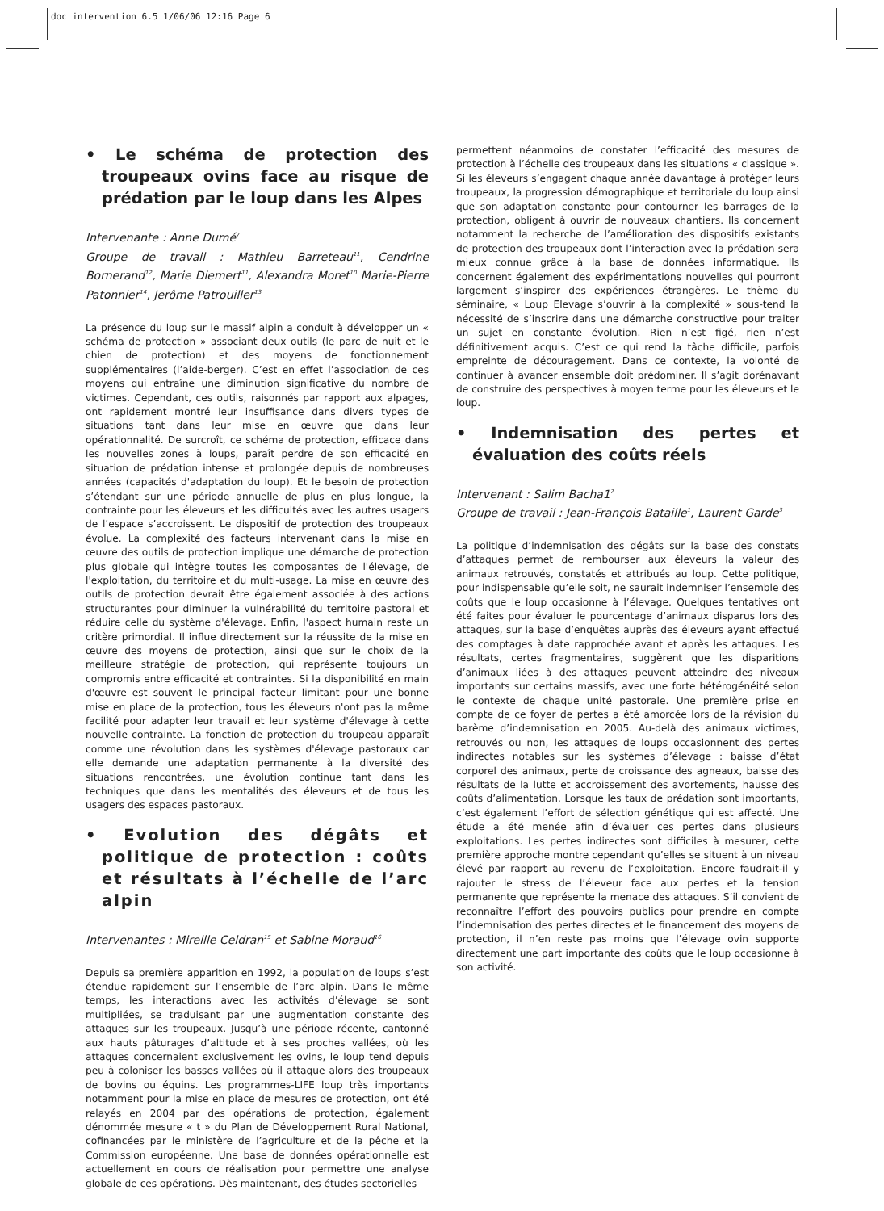doc intervention 6.5 1/06/06 12:16 Page 6
• Le schéma de protection des troupeaux ovins face au risque de prédation par le loup dans les Alpes
Intervenante : Anne Dumé<sup>7</sup>
Groupe de travail : Mathieu Barreteau<sup>11</sup>, Cendrine Bornerand<sup>12</sup>, Marie Diemert<sup>11</sup>, Alexandra Moret<sup>10</sup> Marie-Pierre Patonnier<sup>14</sup>, Jerôme Patrouiller<sup>13</sup>
La présence du loup sur le massif alpin a conduit à développer un « schéma de protection » associant deux outils (le parc de nuit et le chien de protection) et des moyens de fonctionnement supplémentaires (l’aide-berger). C’est en effet l’association de ces moyens qui entraîne une diminution significative du nombre de victimes. Cependant, ces outils, raisonnés par rapport aux alpages, ont rapidement montré leur insuffisance dans divers types de situations tant dans leur mise en œuvre que dans leur opérationnalité. De surcroît, ce schéma de protection, efficace dans les nouvelles zones à loups, paraît perdre de son efficacité en situation de prédation intense et prolongée depuis de nombreuses années (capacités d'adaptation du loup). Et le besoin de protection s’étendant sur une période annuelle de plus en plus longue, la contrainte pour les éleveurs et les difficultés avec les autres usagers de l’espace s’accroissent. Le dispositif de protection des troupeaux évolue. La complexité des facteurs intervenant dans la mise en œuvre des outils de protection implique une démarche de protection plus globale qui intègre toutes les composantes de l'élevage, de l'exploitation, du territoire et du multi-usage. La mise en œuvre des outils de protection devrait être également associée à des actions structurantes pour diminuer la vulnérabilité du territoire pastoral et réduire celle du système d'élevage. Enfin, l'aspect humain reste un critère primordial. Il influe directement sur la réussite de la mise en œuvre des moyens de protection, ainsi que sur le choix de la meilleure stratégie de protection, qui représente toujours un compromis entre efficacité et contraintes. Si la disponibilité en main d'œuvre est souvent le principal facteur limitant pour une bonne mise en place de la protection, tous les éleveurs n'ont pas la même facilité pour adapter leur travail et leur système d'élevage à cette nouvelle contrainte. La fonction de protection du troupeau apparaît comme une révolution dans les systèmes d'élevage pastoraux car elle demande une adaptation permanente à la diversité des situations rencontrées, une évolution continue tant dans les techniques que dans les mentalités des éleveurs et de tous les usagers des espaces pastoraux.
• Evolution des dégâts et politique de protection : coûts et résultats à l’échelle de l’arc alpin
Intervenantes : Mireille Celdran<sup>15</sup> et Sabine Moraud<sup>16</sup>
Depuis sa première apparition en 1992, la population de loups s’est étendue rapidement sur l’ensemble de l’arc alpin. Dans le même temps, les interactions avec les activités d’élevage se sont multipliées, se traduisant par une augmentation constante des attaques sur les troupeaux. Jusqu’à une période récente, cantonné aux hauts pâturages d’altitude et à ses proches vallées, où les attaques concernaient exclusivement les ovins, le loup tend depuis peu à coloniser les basses vallées où il attaque alors des troupeaux de bovins ou équins. Les programmes-LIFE loup très importants notamment pour la mise en place de mesures de protection, ont été relayés en 2004 par des opérations de protection, également dénommée mesure « t » du Plan de Développement Rural National, cofinancées par le ministère de l’agriculture et de la pêche et la Commission européenne. Une base de données opérationnelle est actuellement en cours de réalisation pour permettre une analyse globale de ces opérations. Dès maintenant, des études sectorielles
permettent néanmoins de constater l’efficacité des mesures de protection à l’échelle des troupeaux dans les situations « classique ». Si les éleveurs s’engagent chaque année davantage à protéger leurs troupeaux, la progression démographique et territoriale du loup ainsi que son adaptation constante pour contourner les barrages de la protection, obligent à ouvrir de nouveaux chantiers. Ils concernent notamment la recherche de l’amélioration des dispositifs existants de protection des troupeaux dont l’interaction avec la prédation sera mieux connue grâce à la base de données informatique. Ils concernent également des expérimentations nouvelles qui pourront largement s’inspirer des expériences étrangères. Le thème du séminaire, « Loup Elevage s’ouvrir à la complexité » sous-tend la nécessité de s’inscrire dans une démarche constructive pour traiter un sujet en constante évolution. Rien n’est figé, rien n’est définitivement acquis. C’est ce qui rend la tâche difficile, parfois empreinte de découragement. Dans ce contexte, la volonté de continuer à avancer ensemble doit prédominer. Il s’agit dorénavant de construire des perspectives à moyen terme pour les éleveurs et le loup.
• Indemnisation des pertes et évaluation des coûts réels
Intervenant : Salim Bacha1<sup>7</sup>
Groupe de travail : Jean-François Bataille<sup>1</sup>, Laurent Garde<sup>3</sup>
La politique d’indemnisation des dégâts sur la base des constats d’attaques permet de rembourser aux éleveurs la valeur des animaux retrouvés, constatés et attribués au loup. Cette politique, pour indispensable qu’elle soit, ne saurait indemniser l’ensemble des coûts que le loup occasionne à l’élevage. Quelques tentatives ont été faites pour évaluer le pourcentage d’animaux disparus lors des attaques, sur la base d’enquêtes auprès des éleveurs ayant effectué des comptages à date rapprochée avant et après les attaques. Les résultats, certes fragmentaires, suggèrent que les disparitions d’animaux liées à des attaques peuvent atteindre des niveaux importants sur certains massifs, avec une forte hétérogénéité selon le contexte de chaque unité pastorale. Une première prise en compte de ce foyer de pertes a été amorcée lors de la révision du barème d’indemnisation en 2005. Au-delà des animaux victimes, retrouvés ou non, les attaques de loups occasionnent des pertes indirectes notables sur les systèmes d’élevage : baisse d’état corporel des animaux, perte de croissance des agneaux, baisse des résultats de la lutte et accroissement des avortements, hausse des coûts d’alimentation. Lorsque les taux de prédation sont importants, c’est également l’effort de sélection génétique qui est affecté. Une étude a été menée afin d’évaluer ces pertes dans plusieurs exploitations. Les pertes indirectes sont difficiles à mesurer, cette première approche montre cependant qu’elles se situent à un niveau élevé par rapport au revenu de l’exploitation. Encore faudrait-il y rajouter le stress de l’éleveur face aux pertes et la tension permanente que représente la menace des attaques. S’il convient de reconnaître l’effort des pouvoirs publics pour prendre en compte l’indemnisation des pertes directes et le financement des moyens de protection, il n’en reste pas moins que l’élevage ovin supporte directement une part importante des coûts que le loup occasionne à son activité.